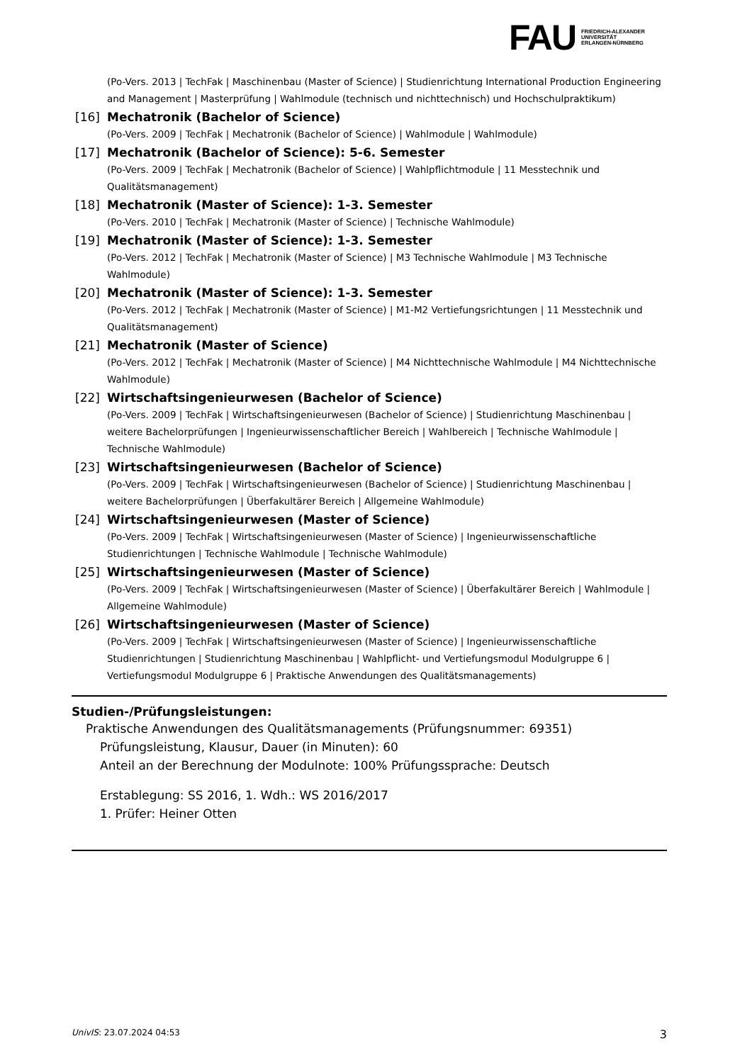FAU
FRIEDRICH-ALEXANDER
UNIVERSITÄT
ERLANGEN-NÜRNBERG
(Po-Vers. 2013 | TechFak | Maschinenbau (Master of Science) | Studienrichtung International Production Engineering and Management | Masterprüfung | Wahlmodule (technisch und nichttechnisch) und Hochschulpraktikum)
[16] Mechatronik (Bachelor of Science)
(Po-Vers. 2009 | TechFak | Mechatronik (Bachelor of Science) | Wahlmodule | Wahlmodule)
[17] Mechatronik (Bachelor of Science): 5-6. Semester
(Po-Vers. 2009 | TechFak | Mechatronik (Bachelor of Science) | Wahlpflichtmodule | 11 Messtechnik und Qualitätsmanagement)
[18] Mechatronik (Master of Science): 1-3. Semester
(Po-Vers. 2010 | TechFak | Mechatronik (Master of Science) | Technische Wahlmodule)
[19] Mechatronik (Master of Science): 1-3. Semester
(Po-Vers. 2012 | TechFak | Mechatronik (Master of Science) | M3 Technische Wahlmodule | M3 Technische Wahlmodule)
[20] Mechatronik (Master of Science): 1-3. Semester
(Po-Vers. 2012 | TechFak | Mechatronik (Master of Science) | M1-M2 Vertiefungsrichtungen | 11 Messtechnik und Qualitätsmanagement)
[21] Mechatronik (Master of Science)
(Po-Vers. 2012 | TechFak | Mechatronik (Master of Science) | M4 Nichttechnische Wahlmodule | M4 Nichttechnische Wahlmodule)
[22] Wirtschaftsingenieurwesen (Bachelor of Science)
(Po-Vers. 2009 | TechFak | Wirtschaftsingenieurwesen (Bachelor of Science) | Studienrichtung Maschinenbau | weitere Bachelorprüfungen | Ingenieurwissenschaftlicher Bereich | Wahlbereich | Technische Wahlmodule | Technische Wahlmodule)
[23] Wirtschaftsingenieurwesen (Bachelor of Science)
(Po-Vers. 2009 | TechFak | Wirtschaftsingenieurwesen (Bachelor of Science) | Studienrichtung Maschinenbau | weitere Bachelorprüfungen | Überfakultärer Bereich | Allgemeine Wahlmodule)
[24] Wirtschaftsingenieurwesen (Master of Science)
(Po-Vers. 2009 | TechFak | Wirtschaftsingenieurwesen (Master of Science) | Ingenieurwissenschaftliche Studienrichtungen | Technische Wahlmodule | Technische Wahlmodule)
[25] Wirtschaftsingenieurwesen (Master of Science)
(Po-Vers. 2009 | TechFak | Wirtschaftsingenieurwesen (Master of Science) | Überfakultärer Bereich | Wahlmodule | Allgemeine Wahlmodule)
[26] Wirtschaftsingenieurwesen (Master of Science)
(Po-Vers. 2009 | TechFak | Wirtschaftsingenieurwesen (Master of Science) | Ingenieurwissenschaftliche Studienrichtungen | Studienrichtung Maschinenbau | Wahlpflicht- und Vertiefungsmodul Modulgruppe 6 | Vertiefungsmodul Modulgruppe 6 | Praktische Anwendungen des Qualitätsmanagements)
Studien-/Prüfungsleistungen:
Praktische Anwendungen des Qualitätsmanagements (Prüfungsnummer: 69351)
Prüfungsleistung, Klausur, Dauer (in Minuten): 60
Anteil an der Berechnung der Modulnote: 100% Prüfungssprache: Deutsch
Erstablegung: SS 2016, 1. Wdh.: WS 2016/2017
1. Prüfer: Heiner Otten
UnivIS: 23.07.2024 04:53 3